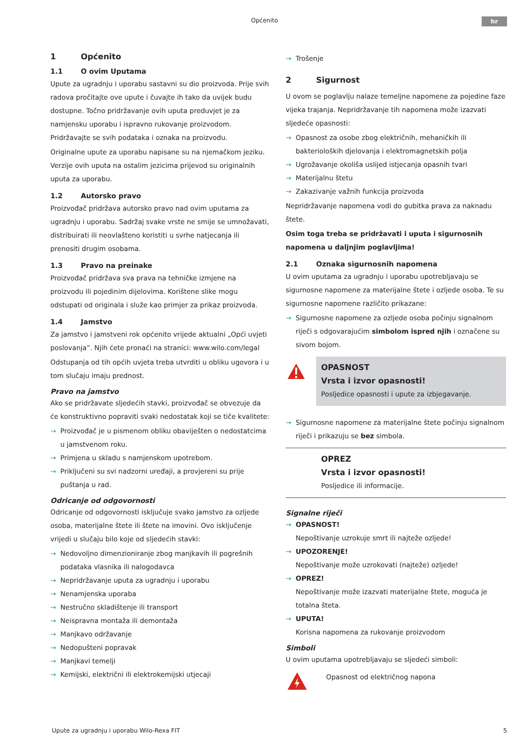Općenito hr
1 Općenito
1.1 O ovim Uputama
Upute za ugradnju i uporabu sastavni su dio proizvoda. Prije svih radova pročitajte ove upute i čuvajte ih tako da uvijek budu dostupne. Točno pridržavanje ovih uputa preduvjet je za namjensku uporabu i ispravno rukovanje proizvodom. Pridržavajte se svih podataka i oznaka na proizvodu.
Originalne upute za uporabu napisane su na njemačkom jeziku. Verzije ovih uputa na ostalim jezicima prijevod su originalnih uputa za uporabu.
1.2 Autorsko pravo
Proizvođač pridržava autorsko pravo nad ovim uputama za ugradnju i uporabu. Sadržaj svake vrste ne smije se umnožavati, distribuirati ili neovlašteno koristiti u svrhe natjecanja ili prenositi drugim osobama.
1.3 Pravo na preinake
Proizvođač pridržava sva prava na tehničke izmjene na proizvodu ili pojedinim dijelovima. Korištene slike mogu odstupati od originala i služe kao primjer za prikaz proizvoda.
1.4 Jamstvo
Za jamstvo i jamstveni rok općenito vrijede aktualni „Opći uvjeti poslovanja”. Njih ćete pronaći na stranici: www.wilo.com/legal
Odstupanja od tih općih uvjeta treba utvrditi u obliku ugovora i u tom slučaju imaju prednost.
Pravo na jamstvo
Ako se pridržavate sljedećih stavki, proizvođač se obvezuje da će konstruktivno popraviti svaki nedostatak koji se tiče kvalitete:
→ Proizvođač je u pismenom obliku obaviješten o nedostatcima u jamstvenom roku.
→ Primjena u skladu s namjenskom upotrebom.
→ Priključeni su svi nadzorni uređaji, a provjereni su prije puštanja u rad.
Odricanje od odgovornosti
Odricanje od odgovornosti isključuje svako jamstvo za ozljede osoba, materijalne štete ili štete na imovini. Ovo isključenje vrijedi u slučaju bilo koje od sljedećih stavki:
→ Nedovoljno dimenzioniranje zbog manjkavih ili pogrešnih podataka vlasnika ili nalogodavca
→ Nepridržavanje uputa za ugradnju i uporabu
→ Nenamjenska uporaba
→ Nestručno skladištenje ili transport
→ Neispravna montaža ili demontaža
→ Manjkavo održavanje
→ Nedopušteni popravak
→ Manjkavi temelji
→ Kemijski, električni ili elektrokemijski utjecaji
→ Trošenje
2 Sigurnost
U ovom se poglavlju nalaze temeljne napomene za pojedine faze vijeka trajanja. Nepridržavanje tih napomena može izazvati sljedeće opasnosti:
→ Opasnost za osobe zbog električnih, mehaničkih ili bakterioloških djelovanja i elektromagnetskih polja
→ Ugrožavanje okoliša uslijed istjecanja opasnih tvari
→ Materijalnu štetu
→ Zakazivanje važnih funkcija proizvoda
Nepridržavanje napomena vodi do gubitka prava za naknadu štete.
Osim toga treba se pridržavati i uputa i sigurnosnih napomena u daljnjim poglavljima!
2.1 Oznaka sigurnosnih napomena
U ovim uputama za ugradnju i uporabu upotrebljavaju se sigurnosne napomene za materijalne štete i ozljede osoba. Te su sigurnosne napomene različito prikazane:
→ Sigurnosne napomene za ozljede osoba počinju signalnom riječi s odgovarajućim simbolom ispred njih i označene su sivom bojom.
OPASNOST
Vrsta i izvor opasnosti!
Posljedice opasnosti i upute za izbjegavanje.
→ Sigurnosne napomene za materijalne štete počinju signalnom riječi i prikazuju se bez simbola.
OPREZ
Vrsta i izvor opasnosti!
Posljedice ili informacije.
Signalne riječi
→ OPASNOST!
Nepoštivanje uzrokuje smrt ili najteže ozljede!
→ UPOZORENJE!
Nepoštivanje može uzrokovati (najteže) ozljede!
→ OPREZ!
Nepoštivanje može izazvati materijalne štete, moguća je totalna šteta.
→ UPUTA!
Korisna napomena za rukovanje proizvodom
Simboli
U ovim uputama upotrebljavaju se sljedeći simboli:
Opasnost od električnog napona
Upute za ugradnju i uporabu Wilo-Rexa FIT 5